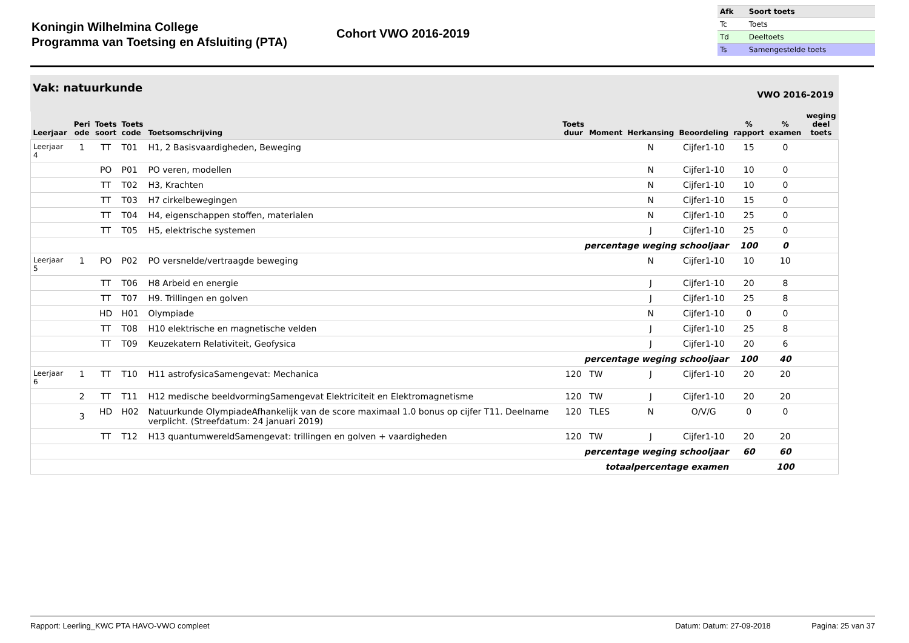Koningin Wilhelmina College
Programma van Toetsing en Afsluiting (PTA)
Cohort VWO 2016-2019
| Afk | Soort toets |
| Tc | Toets |
| Td | Deeltoets |
| Ts | Samengestelde toets |
Vak: natuurkunde VWO 2016-2019
| Leerjaar | Peri ode | Toets soort | Toets code | Toetsomschrijving | Toets duur | Moment | Herkansing | Beoordeling | % rapport | % examen | weging deel toets |
| --- | --- | --- | --- | --- | --- | --- | --- | --- | --- | --- | --- |
| Leerjaar 4 | 1 | TT | T01 | H1, 2 Basisvaardigheden, Beweging | | | N | Cijfer1-10 | 15 | 0 | |
| | | PO | P01 | PO veren, modellen | | | N | Cijfer1-10 | 10 | 0 | |
| | | TT | T02 | H3, Krachten | | | N | Cijfer1-10 | 10 | 0 | |
| | | TT | T03 | H7 cirkelbewegingen | | | N | Cijfer1-10 | 15 | 0 | |
| | | TT | T04 | H4, eigenschappen stoffen, materialen | | | N | Cijfer1-10 | 25 | 0 | |
| | | TT | T05 | H5, elektrische systemen | | | J | Cijfer1-10 | 25 | 0 | |
| percentage weging schooljaar | | | | | | | | | 100 | 0 | |
| Leerjaar 5 | 1 | PO | P02 | PO versnelde/vertraagde beweging | | | N | Cijfer1-10 | 10 | 10 | |
| | | TT | T06 | H8 Arbeid en energie | | | J | Cijfer1-10 | 20 | 8 | |
| | | TT | T07 | H9. Trillingen en golven | | | J | Cijfer1-10 | 25 | 8 | |
| | | HD | H01 | Olympiade | | | N | Cijfer1-10 | 0 | 0 | |
| | | TT | T08 | H10 elektrische en magnetische velden | | | J | Cijfer1-10 | 25 | 8 | |
| | | TT | T09 | Keuzekatern Relativiteit, Geofysica | | | J | Cijfer1-10 | 20 | 6 | |
| percentage weging schooljaar | | | | | | | | | 100 | 40 | |
| Leerjaar 6 | 1 | TT | T10 | H11 astrofysicaSamengevat: Mechanica | 120 | TW | J | Cijfer1-10 | 20 | 20 | |
| | 2 | TT | T11 | H12 medische beeldvormingSamengevat Elektriciteit en Elektromagnetisme | 120 | TW | J | Cijfer1-10 | 20 | 20 | |
| | 3 | HD | H02 | Natuurkunde OlympiadeAfhankelijk van de score maximaal 1.0 bonus op cijfer T11. Deelname verplicht. (Streefdatum: 24 januari 2019) | 120 | TLES | N | O/V/G | 0 | 0 | |
| | | TT | T12 | H13 quantumwereldSamengevat: trillingen en golven + vaardigheden | 120 | TW | J | Cijfer1-10 | 20 | 20 | |
| percentage weging schooljaar | | | | | | | | | 60 | 60 | |
| totaalpercentage examen | | | | | | | | | | 100 | |
Rapport: Leerling_KWC PTA HAVO-VWO compleet Datum: Datum: 27-09-2018 Pagina: 25 van 37